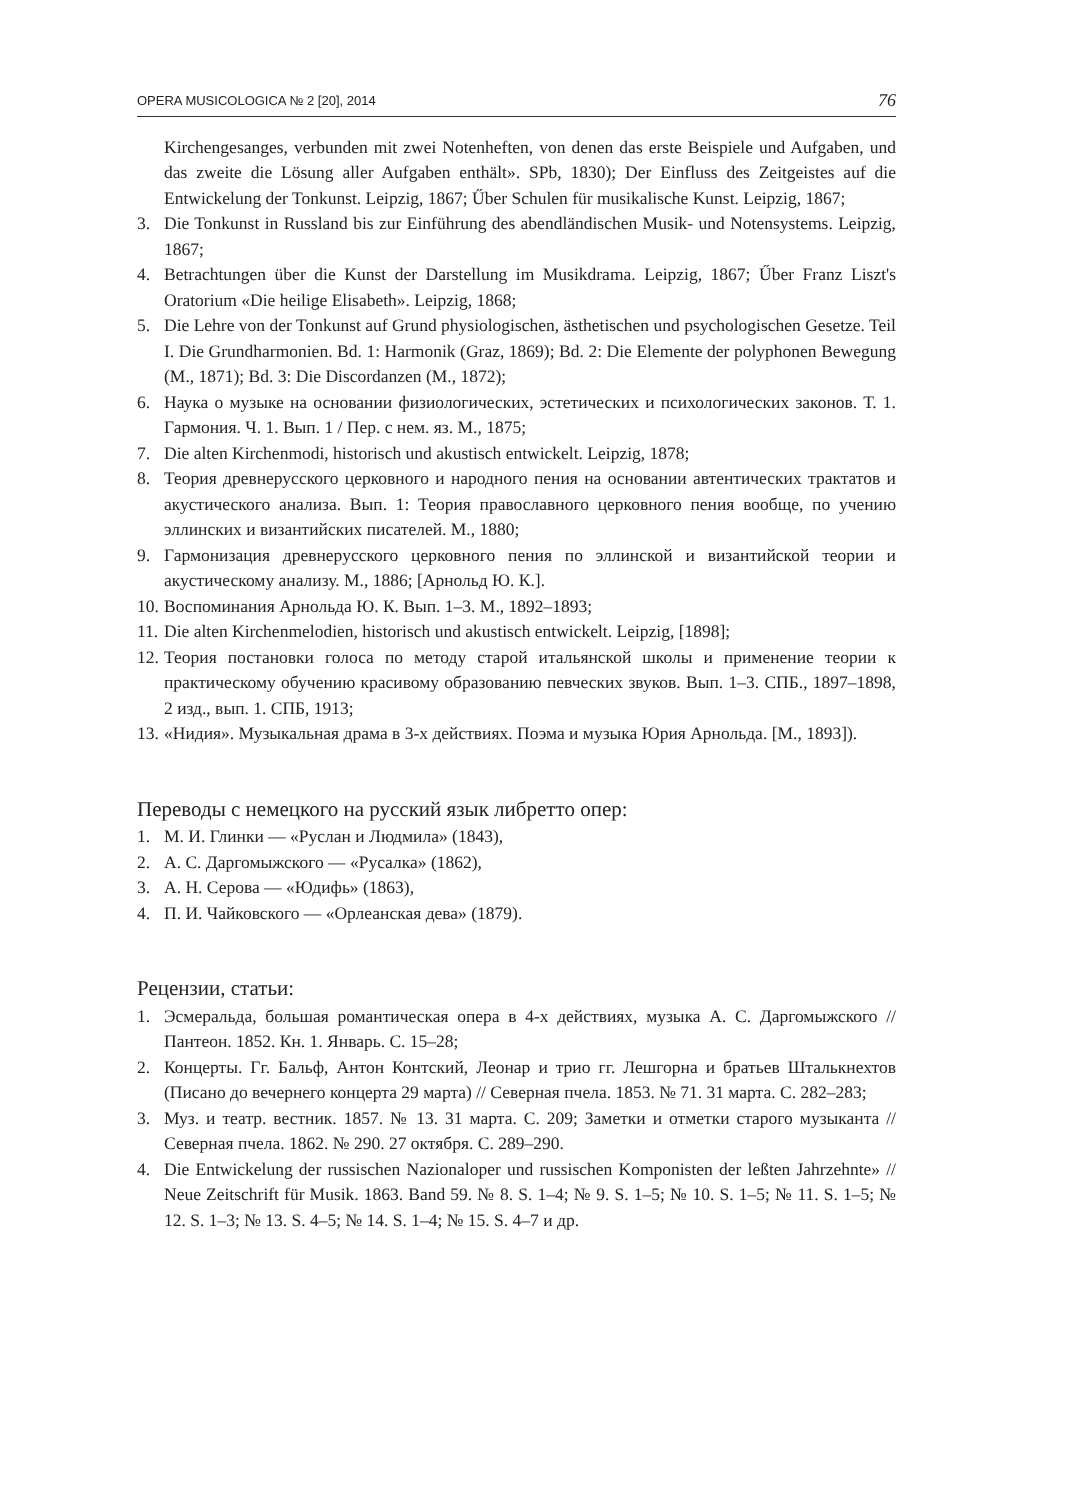OPERA MUSICOLOGICA № 2 [20], 2014 76
Kirchengesanges, verbunden mit zwei Notenheften, von denen das erste Beispiele und Aufgaben, und das zweite die Lösung aller Aufgaben enthält». SPb, 1830); Der Einfluss des Zeitgeistes auf die Entwickelung der Tonkunst. Leipzig, 1867; Űber Schulen für musikalische Kunst. Leipzig, 1867;
3. Die Tonkunst in Russland bis zur Einführung des abendländischen Musik- und Notensystems. Leipzig, 1867;
4. Betrachtungen über die Kunst der Darstellung im Musikdrama. Leipzig, 1867; Űber Franz Liszt's Oratorium «Die heilige Elisabeth». Leipzig, 1868;
5. Die Lehre von der Tonkunst auf Grund physiologischen, ästhetischen und psychologischen Gesetze. Teil I. Die Grundharmonien. Bd. 1: Harmonik (Graz, 1869); Bd. 2: Die Elemente der polyphonen Bewegung (M., 1871); Bd. 3: Die Discordanzen (M., 1872);
6. Наука о музыке на основании физиологических, эстетических и психологических законов. Т. 1. Гармония. Ч. 1. Вып. 1 / Пер. с нем. яз. М., 1875;
7. Die alten Kirchenmodi, historisch und akustisch entwickelt. Leipzig, 1878;
8. Теория древнерусского церковного и народного пения на основании автентических трактатов и акустического анализа. Вып. 1: Теория православного церковного пения вообще, по учению эллинских и византийских писателей. М., 1880;
9. Гармонизация древнерусского церковного пения по эллинской и византийской теории и акустическому анализу. М., 1886; [Арнольд Ю. К.].
10. Воспоминания Арнольда Ю. К. Вып. 1–3. М., 1892–1893;
11. Die alten Kirchenmelodien, historisch und akustisch entwickelt. Leipzig, [1898];
12. Теория постановки голоса по методу старой итальянской школы и применение теории к практическому обучению красивому образованию певческих звуков. Вып. 1–3. СПБ., 1897–1898, 2 изд., вып. 1. СПБ, 1913;
13. «Нидия». Музыкальная драма в 3-х действиях. Поэма и музыка Юрия Арнольда. [М., 1893]).
Переводы с немецкого на русский язык либретто опер:
1. М. И. Глинки — «Руслан и Людмила» (1843),
2. А. С. Даргомыжского — «Русалка» (1862),
3. А. Н. Серова — «Юдифь» (1863),
4. П. И. Чайковского — «Орлеанская дева» (1879).
Рецензии, статьи:
1. Эсмеральда, большая романтическая опера в 4-х действиях, музыка А. С. Даргомыжского // Пантеон. 1852. Кн. 1. Январь. С. 15–28;
2. Концерты. Гг. Бальф, Антон Контский, Леонар и трио гг. Лешгорна и братьев Штальк­нехтов (Писано до вечернего концерта 29 марта) // Северная пчела. 1853. № 71. 31 марта. С. 282–283;
3. Муз. и театр. вестник. 1857. № 13. 31 марта. С. 209; Заметки и отметки старого музыканта // Северная пчела. 1862. № 290. 27 октября. С. 289–290.
4. Die Entwickelung der russischen Nazionaloper und russischen Komponisten der leßten Jahrzehnte» // Neue Zeitschrift für Musik. 1863. Band 59. № 8. S. 1–4; № 9. S. 1–5; № 10. S. 1–5; № 11. S. 1–5; № 12. S. 1–3; № 13. S. 4–5; № 14. S. 1–4; № 15. S. 4–7 и др.